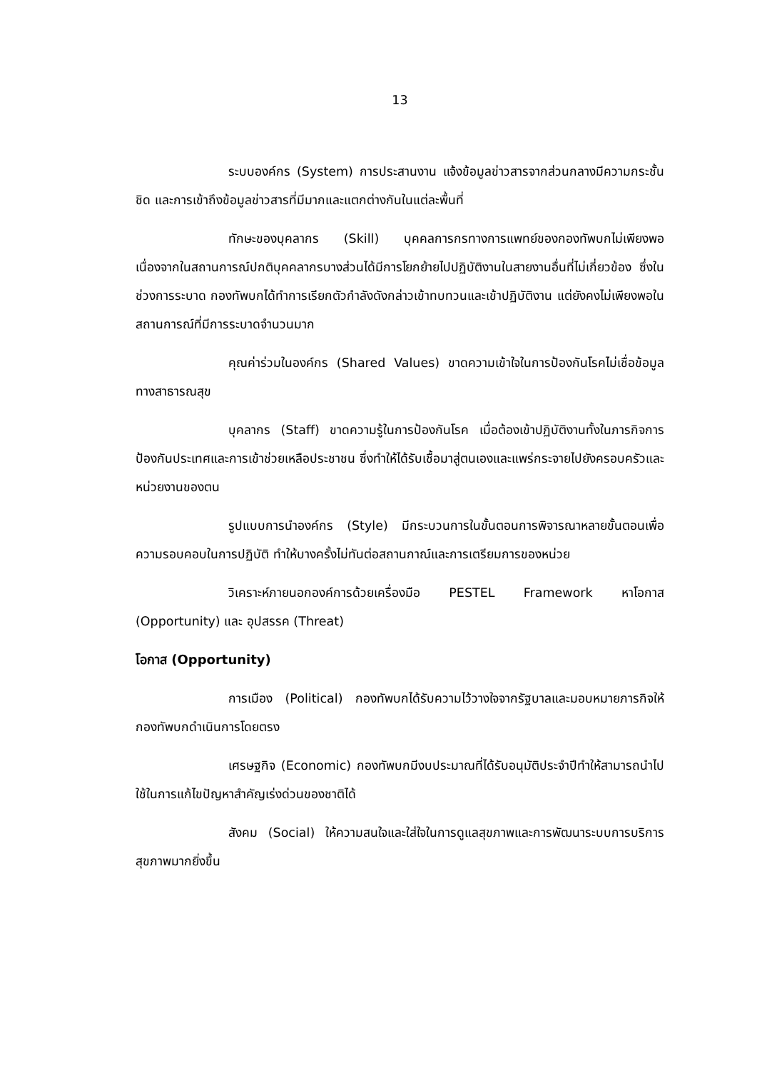13
ระบบองค์กร (System) การประสานงาน แจ้งข้อมูลข่าวสารจากส่วนกลางมีความกระชั้นชิด และการเข้าถึงข้อมูลข่าวสารที่มีมากและแตกต่างกันในแต่ละพื้นที่
ทักษะของบุคลากร (Skill) บุคคลการกรทางการแพทย์ของกองทัพบกไม่เพียงพอ เนื่องจากในสถานการณ์ปกติบุคคลากรบางส่วนได้มีการโยกย้ายไปปฏิบัติงานในสายงานอื่นที่ไม่เกี่ยวข้อง ซึ่งในช่วงการระบาด กองทัพบกได้ทำการเรียกตัวกำลังดังกล่าวเข้าทบทวนและเข้าปฏิบัติงาน แต่ยังคงไม่เพียงพอในสถานการณ์ที่มีการระบาดจำนวนมาก
คุณค่าร่วมในองค์กร (Shared Values) ขาดความเข้าใจในการป้องกันโรคไม่เชื่อข้อมูลทางสาธารณสุข
บุคลากร (Staff) ขาดความรู้ในการป้องกันโรค เมื่อต้องเข้าปฏิบัติงานทั้งในภารกิจการป้องกันประเทศและการเข้าช่วยเหลือประชาชน ซึ่งทำให้ได้รับเชื้อมาสู่ตนเองและแพร่กระจายไปยังครอบครัวและหน่วยงานของตน
รูปแบบการนำองค์กร (Style) มีกระบวนการในขั้นตอนการพิจารณาหลายขั้นตอนเพื่อความรอบคอบในการปฏิบัติ ทำให้บางครั้งไม่ทันต่อสถานกาณ์และการเตรียมการของหน่วย
วิเคราะห์ภายนอกองค์การด้วยเครื่องมือ PESTEL Framework หาโอกาส (Opportunity) และ อุปสรรค (Threat)
โอกาส (Opportunity)
การเมือง (Political) กองทัพบกได้รับความไว้วางใจจากรัฐบาลและมอบหมายภารกิจให้กองทัพบกดำเนินการโดยตรง
เศรษฐกิจ (Economic) กองทัพบกมีงบประมาณที่ได้รับอนุมัติประจำปีทำให้สามารถนำไปใช้ในการแก้ไขปัญหาสำคัญเร่งด่วนของชาติได้
สังคม (Social) ให้ความสนใจและใส่ใจในการดูแลสุขภาพและการพัฒนาระบบการบริการสุขภาพมากยิ่งขึ้น